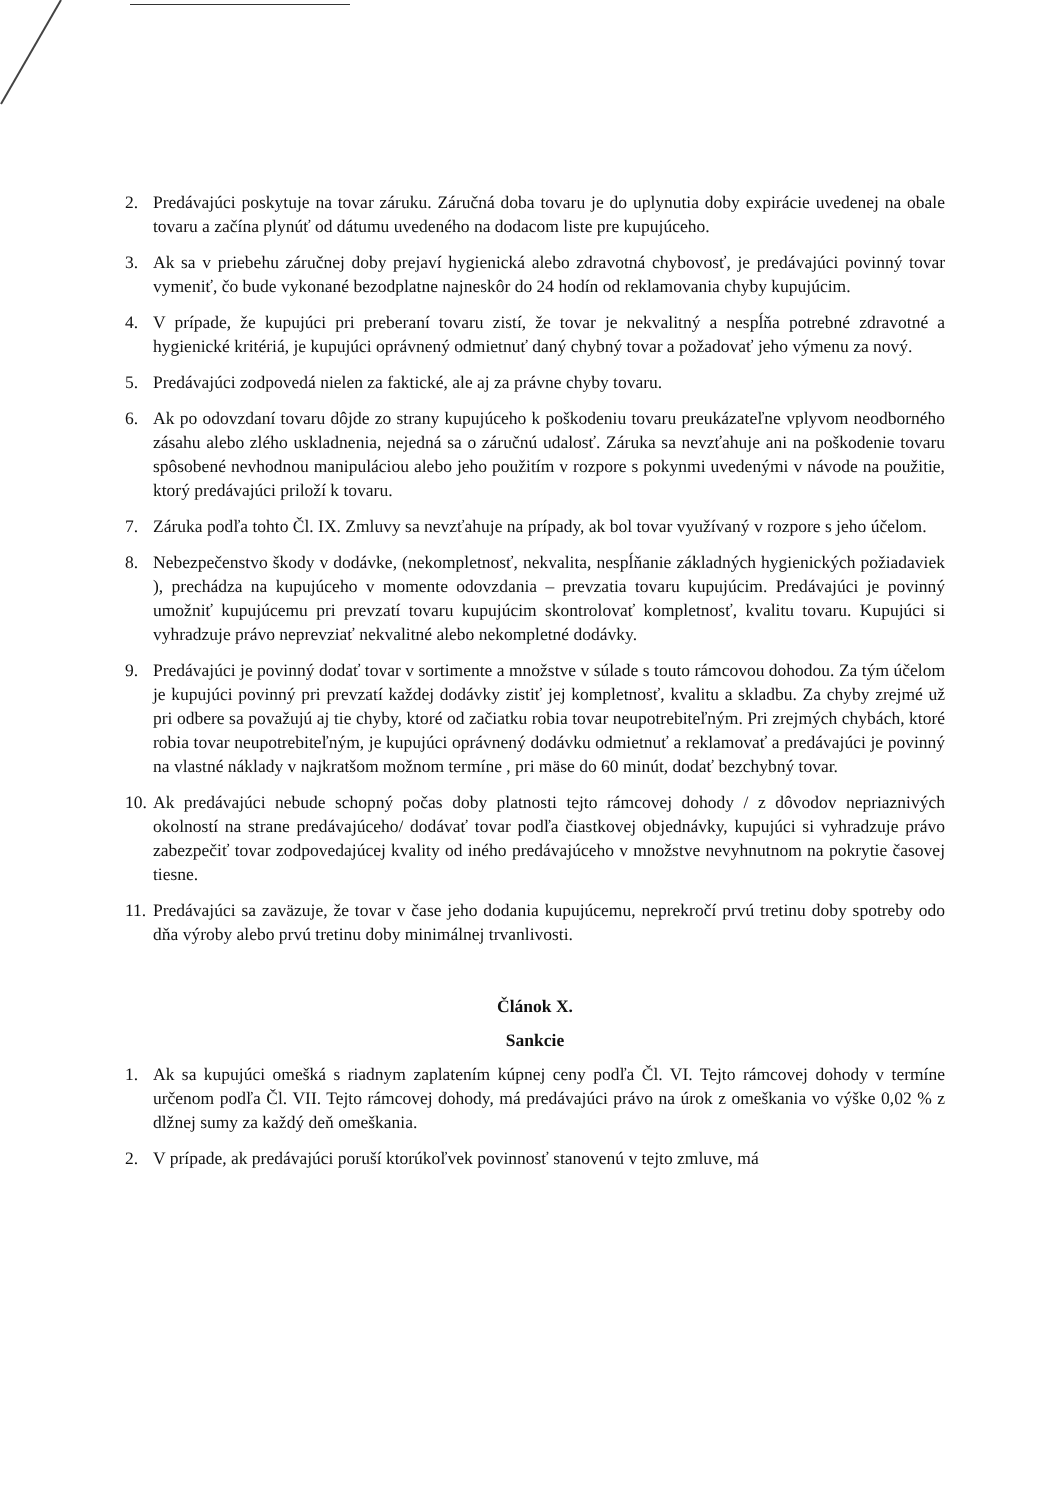2. Predávajúci poskytuje na tovar záruku. Záručná doba tovaru je do uplynutia doby expirácie uvedenej na obale tovaru a začína plynúť od dátumu uvedeného na dodacom liste pre kupujúceho.
3. Ak sa v priebehu záručnej doby prejaví hygienická alebo zdravotná chybovosť, je predávajúci povinný tovar vymeniť, čo bude vykonané bezodplatne najneskôr do 24 hodín od reklamovania chyby kupujúcim.
4. V prípade, že kupujúci pri preberaní tovaru zistí, že tovar je nekvalitný a nespĺňa potrebné zdravotné a hygienické kritériá, je kupujúci oprávnený odmietnuť daný chybný tovar a požadovať jeho výmenu za nový.
5. Predávajúci zodpovedá nielen za faktické, ale aj za právne chyby tovaru.
6. Ak po odovzdaní tovaru dôjde zo strany kupujúceho k poškodeniu tovaru preukázateľne vplyvom neodborného zásahu alebo zlého uskladnenia, nejedná sa o záručnú udalosť. Záruka sa nevzťahuje ani na poškodenie tovaru spôsobené nevhodnou manipuláciou alebo jeho použitím v rozpore s pokynmi uvedenými v návode na použitie, ktorý predávajúci priloží k tovaru.
7. Záruka podľa tohto Čl. IX. Zmluvy sa nevzťahuje na prípady, ak bol tovar využívaný v rozpore s jeho účelom.
8. Nebezpečenstvo škody v dodávke, (nekompletnosť, nekvalita, nespĺňanie základných hygienických požiadaviek ), prechádza na kupujúceho v momente odovzdania – prevzatia tovaru kupujúcim. Predávajúci je povinný umožniť kupujúcemu pri prevzatí tovaru kupujúcim skontrolovať kompletnosť, kvalitu tovaru. Kupujúci si vyhradzuje právo neprevziať nekvalitné alebo nekompletné dodávky.
9. Predávajúci je povinný dodať tovar v sortimente a množstve v súlade s touto rámcovou dohodou. Za tým účelom je kupujúci povinný pri prevzatí každej dodávky zistiť jej kompletnosť, kvalitu a skladbu. Za chyby zrejmé už pri odbere sa považujú aj tie chyby, ktoré od začiatku robia tovar neupotrebiteľným. Pri zrejmých chybách, ktoré robia tovar neupotrebiteľným, je kupujúci oprávnený dodávku odmietnuť a reklamovať a predávajúci je povinný na vlastné náklady v najkratšom možnom termíne , pri mäse do 60 minút, dodať bezchybný tovar.
10. Ak predávajúci nebude schopný počas doby platnosti tejto rámcovej dohody / z dôvodov nepriaznivých okolností na strane predávajúceho/ dodávať tovar podľa čiastkovej objednávky, kupujúci si vyhradzuje právo zabezpečiť tovar zodpovedajúcej kvality od iného predávajúceho v množstve nevyhnutnom na pokrytie časovej tiesne.
11. Predávajúci sa zaväzuje, že tovar v čase jeho dodania kupujúcemu, neprekročí prvú tretinu doby spotreby odo dňa výroby alebo prvú tretinu doby minimálnej trvanlivosti.
Článok X.
Sankcie
1. Ak sa kupujúci omešká s riadnym zaplatením kúpnej ceny podľa Čl. VI. Tejto rámcovej dohody v termíne určenom podľa Čl. VII. Tejto rámcovej dohody, má predávajúci právo na úrok z omeškania vo výške 0,02 % z dlžnej sumy za každý deň omeškania.
2. V prípade, ak predávajúci poruší ktorúkoľvek povinnosť stanovenú v tejto zmluve, má